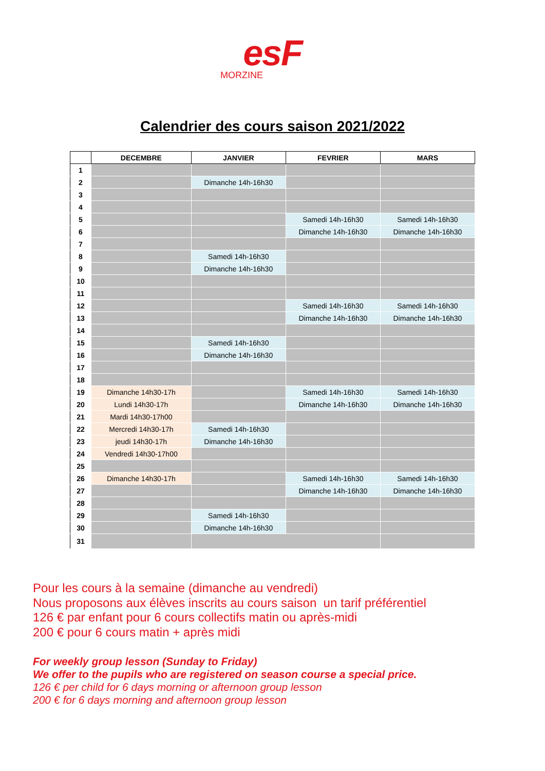esF
MORZINE
Calendrier des cours saison 2021/2022
| | DECEMBRE | JANVIER | FEVRIER | MARS |
| --- | --- | --- | --- | --- |
| 1 | | | | |
| 2 | | Dimanche 14h-16h30 | | |
| 3 | | | | |
| 4 | | | | |
| 5 | | | Samedi 14h-16h30 | Samedi 14h-16h30 |
| 6 | | | Dimanche 14h-16h30 | Dimanche 14h-16h30 |
| 7 | | | | |
| 8 | | Samedi 14h-16h30 | | |
| 9 | | Dimanche 14h-16h30 | | |
| 10 | | | | |
| 11 | | | | |
| 12 | | | Samedi 14h-16h30 | Samedi 14h-16h30 |
| 13 | | | Dimanche 14h-16h30 | Dimanche 14h-16h30 |
| 14 | | | | |
| 15 | | Samedi 14h-16h30 | | |
| 16 | | Dimanche 14h-16h30 | | |
| 17 | | | | |
| 18 | | | | |
| 19 | Dimanche 14h30-17h | | Samedi 14h-16h30 | Samedi 14h-16h30 |
| 20 | Lundi 14h30-17h | | Dimanche 14h-16h30 | Dimanche 14h-16h30 |
| 21 | Mardi 14h30-17h00 | | | |
| 22 | Mercredi 14h30-17h | Samedi 14h-16h30 | | |
| 23 | jeudi 14h30-17h | Dimanche 14h-16h30 | | |
| 24 | Vendredi 14h30-17h00 | | | |
| 25 | | | | |
| 26 | Dimanche 14h30-17h | | Samedi 14h-16h30 | Samedi 14h-16h30 |
| 27 | | | Dimanche 14h-16h30 | Dimanche 14h-16h30 |
| 28 | | | | |
| 29 | | Samedi 14h-16h30 | | |
| 30 | | Dimanche 14h-16h30 | | |
| 31 | | | | |
Pour les cours à la semaine (dimanche au vendredi)
Nous proposons aux élèves inscrits au cours saison un tarif préférentiel
126 € par enfant pour 6 cours collectifs matin ou après-midi
200 € pour 6 cours matin + après midi
For weekly group lesson (Sunday to Friday)
We offer to the pupils who are registered on season course a special price.
126 € per child for 6 days morning or afternoon group lesson
200 € for 6 days morning and afternoon group lesson